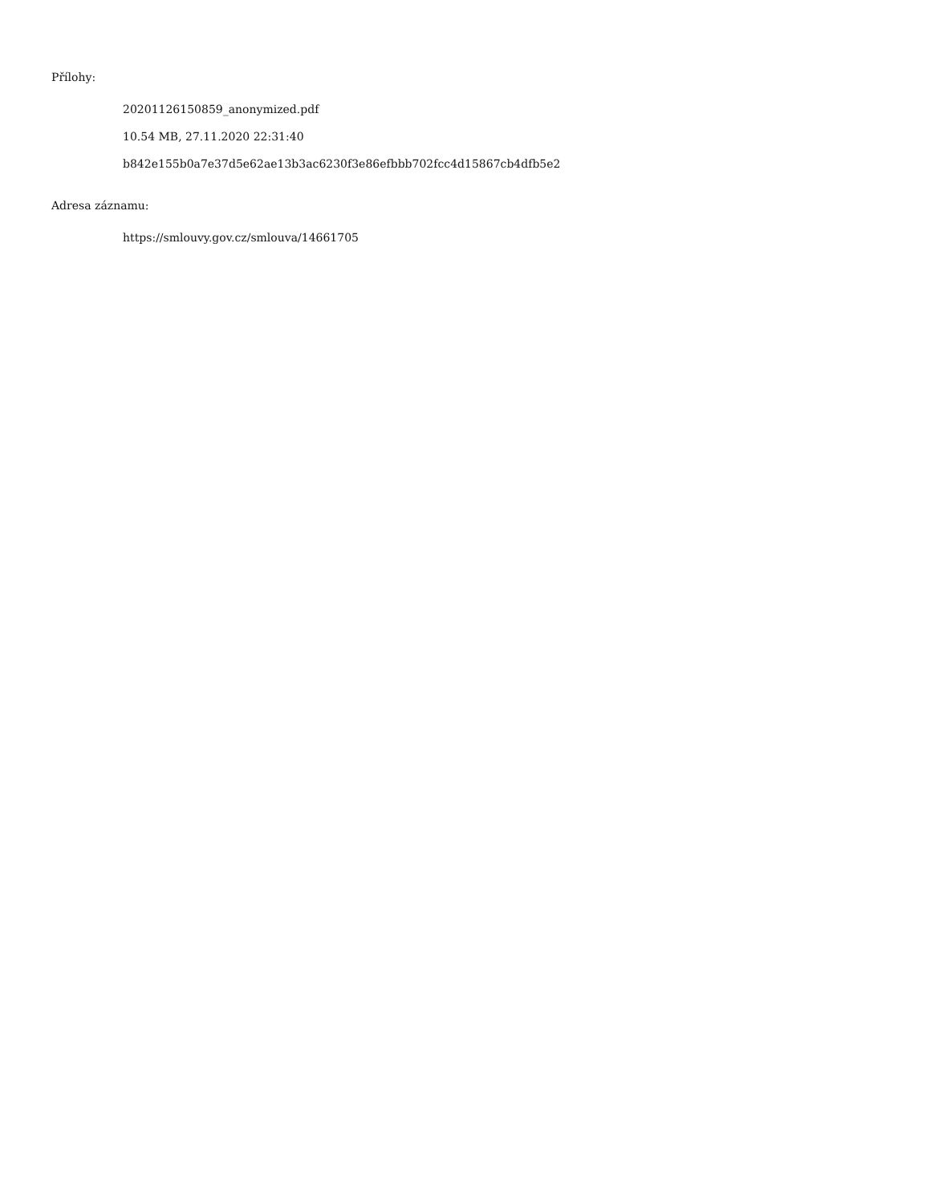Přílohy:
20201126150859_anonymized.pdf
10.54 MB, 27.11.2020 22:31:40
b842e155b0a7e37d5e62ae13b3ac6230f3e86efbbb702fcc4d15867cb4dfb5e2
Adresa záznamu:
https://smlouvy.gov.cz/smlouva/14661705